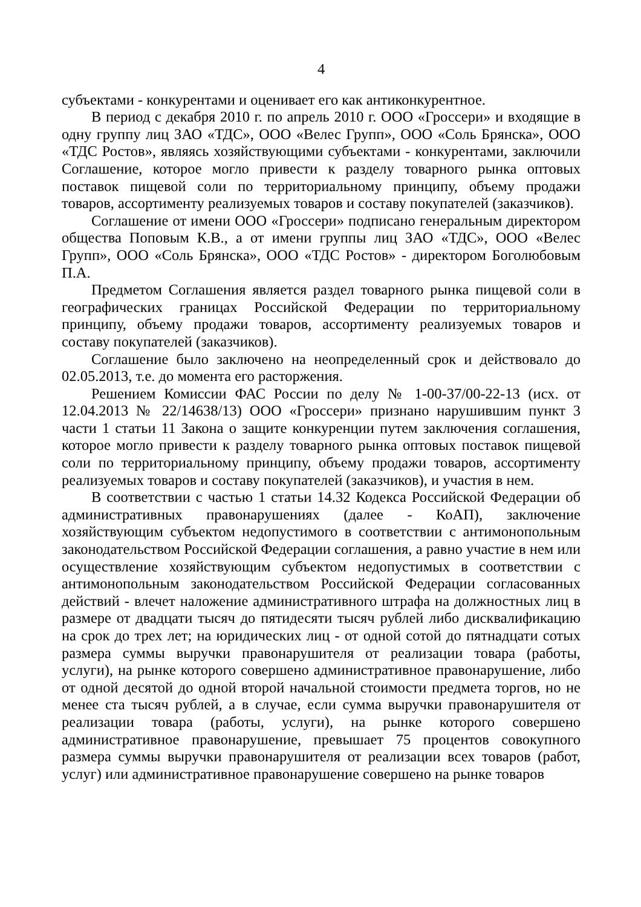4
субъектами - конкурентами и оценивает его как антиконкурентное.
В период с декабря 2010 г. по апрель 2010 г. ООО «Гроссери» и входящие в одну группу лиц ЗАО «ТДС», ООО «Велес Групп», ООО «Соль Брянска», ООО «ТДС Ростов», являясь хозяйствующими субъектами - конкурентами, заключили Соглашение, которое могло привести к разделу товарного рынка оптовых поставок пищевой соли по территориальному принципу, объему продажи товаров, ассортименту реализуемых товаров и составу покупателей (заказчиков).
Соглашение от имени ООО «Гроссери» подписано генеральным директором общества Поповым К.В., а от имени группы лиц ЗАО «ТДС», ООО «Велес Групп», ООО «Соль Брянска», ООО «ТДС Ростов» - директором Боголюбовым П.А.
Предметом Соглашения является раздел товарного рынка пищевой соли в географических границах Российской Федерации по территориальному принципу, объему продажи товаров, ассортименту реализуемых товаров и составу покупателей (заказчиков).
Соглашение было заключено на неопределенный срок и действовало до 02.05.2013, т.е. до момента его расторжения.
Решением Комиссии ФАС России по делу № 1-00-37/00-22-13 (исх. от 12.04.2013 № 22/14638/13) ООО «Гроссери» признано нарушившим пункт 3 части 1 статьи 11 Закона о защите конкуренции путем заключения соглашения, которое могло привести к разделу товарного рынка оптовых поставок пищевой соли по территориальному принципу, объему продажи товаров, ассортименту реализуемых товаров и составу покупателей (заказчиков), и участия в нем.
В соответствии с частью 1 статьи 14.32 Кодекса Российской Федерации об административных правонарушениях (далее - КоАП), заключение хозяйствующим субъектом недопустимого в соответствии с антимонопольным законодательством Российской Федерации соглашения, а равно участие в нем или осуществление хозяйствующим субъектом недопустимых в соответствии с антимонопольным законодательством Российской Федерации согласованных действий - влечет наложение административного штрафа на должностных лиц в размере от двадцати тысяч до пятидесяти тысяч рублей либо дисквалификацию на срок до трех лет; на юридических лиц - от одной сотой до пятнадцати сотых размера суммы выручки правонарушителя от реализации товара (работы, услуги), на рынке которого совершено административное правонарушение, либо от одной десятой до одной второй начальной стоимости предмета торгов, но не менее ста тысяч рублей, а в случае, если сумма выручки правонарушителя от реализации товара (работы, услуги), на рынке которого совершено административное правонарушение, превышает 75 процентов совокупного размера суммы выручки правонарушителя от реализации всех товаров (работ, услуг) или административное правонарушение совершено на рынке товаров